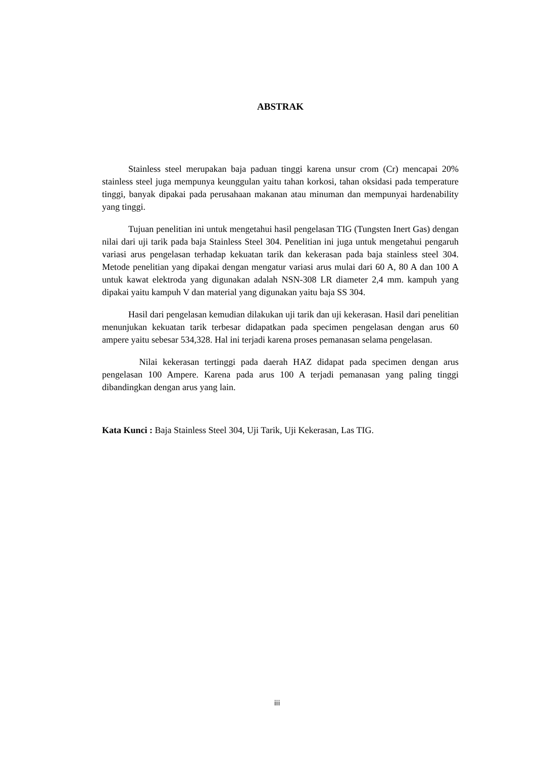ABSTRAK
Stainless steel merupakan baja paduan tinggi karena unsur crom (Cr) mencapai 20% stainless steel juga mempunya keunggulan yaitu tahan korkosi, tahan oksidasi pada temperature tinggi, banyak dipakai pada perusahaan makanan atau minuman dan mempunyai hardenability yang tinggi.
Tujuan penelitian ini untuk mengetahui hasil pengelasan TIG (Tungsten Inert Gas) dengan nilai dari uji tarik pada baja Stainless Steel 304. Penelitian ini juga untuk mengetahui pengaruh variasi arus pengelasan terhadap kekuatan tarik dan kekerasan pada baja stainless steel 304. Metode penelitian yang dipakai dengan mengatur variasi arus mulai dari 60 A, 80 A dan 100 A untuk kawat elektroda yang digunakan adalah NSN-308 LR diameter 2,4 mm. kampuh yang dipakai yaitu kampuh V dan material yang digunakan yaitu baja SS 304.
Hasil dari pengelasan kemudian dilakukan uji tarik dan uji kekerasan. Hasil dari penelitian menunjukan kekuatan tarik terbesar didapatkan pada specimen pengelasan dengan arus 60 ampere yaitu sebesar 534,328. Hal ini terjadi karena proses pemanasan selama pengelasan.
Nilai kekerasan tertinggi pada daerah HAZ didapat pada specimen dengan arus pengelasan 100 Ampere. Karena pada arus 100 A terjadi pemanasan yang paling tinggi dibandingkan dengan arus yang lain.
Kata Kunci : Baja Stainless Steel 304, Uji Tarik, Uji Kekerasan, Las TIG.
iii